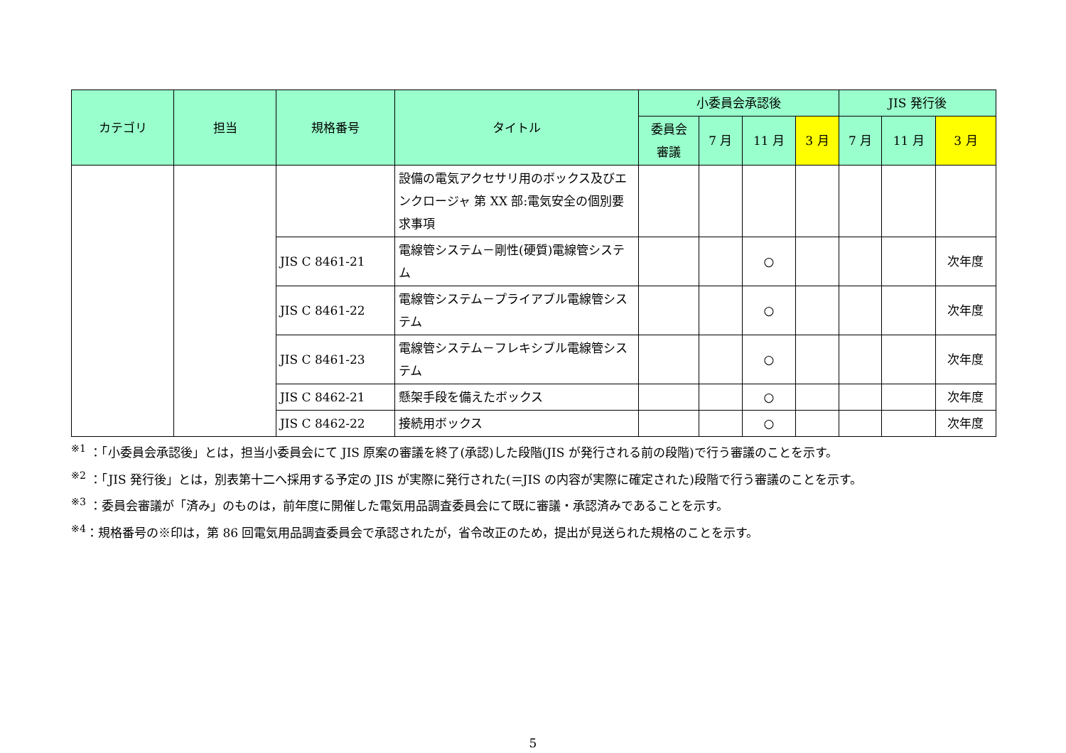| カテゴリ | 担当 | 規格番号 | タイトル | 小委員会承認後 | | | | JIS 発行後 | | |
| --- | --- | --- | --- | --- | --- | --- | --- | --- | --- | --- |
| | | | | 委員会 審議 | 7 月 | 11 月 | 3 月 | 7 月 | 11 月 | 3 月 |
| | | | 設備の電気アクセサリ用のボックス及びエンクロージャ 第 XX 部:電気安全の個別要求事項 | | | | | | | |
| | | JIS C 8461-21 | 電線管システム－剛性(硬質)電線管システム | | | ○ | | | | 次年度 |
| | | JIS C 8461-22 | 電線管システム－プライアブル電線管システム | | | ○ | | | | 次年度 |
| | | JIS C 8461-23 | 電線管システム－フレキシブル電線管システム | | | ○ | | | | 次年度 |
| | | JIS C 8462-21 | 懸架手段を備えたボックス | | | ○ | | | | 次年度 |
| | | JIS C 8462-22 | 接続用ボックス | | | ○ | | | | 次年度 |
<sup>※1</sup> ：「小委員会承認後」とは，担当小委員会にて JIS 原案の審議を終了(承認)した段階(JIS が発行される前の段階)で行う審議のことを示す。
<sup>※2</sup> ：「JIS 発行後」とは，別表第十二へ採用する予定の JIS が実際に発行された(＝JIS の内容が実際に確定された)段階で行う審議のことを示す。
<sup>※3</sup> ：委員会審議が「済み」のものは，前年度に開催した電気用品調査委員会にて既に審議・承認済みであることを示す。
<sup>※4</sup>：規格番号の※印は，第 86 回電気用品調査委員会で承認されたが，省令改正のため，提出が見送られた規格のことを示す。
5